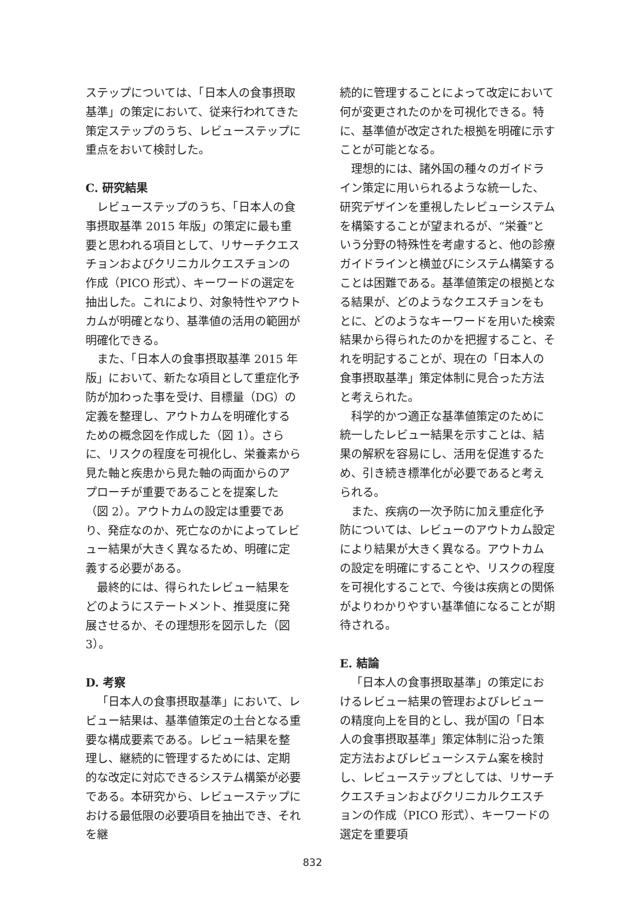ステップについては、「日本人の食事摂取基準」の策定において、従来行われてきた策定ステップのうち、レビューステップに重点をおいて検討した。
C. 研究結果
レビューステップのうち、「日本人の食事摂取基準 2015 年版」の策定に最も重要と思われる項目として、リサーチクエスチョンおよびクリニカルクエスチョンの作成（PICO 形式）、キーワードの選定を抽出した。これにより、対象特性やアウトカムが明確となり、基準値の活用の範囲が明確化できる。
また、「日本人の食事摂取基準 2015 年版」において、新たな項目として重症化予防が加わった事を受け、目標量（DG）の定義を整理し、アウトカムを明確化するための概念図を作成した（図 1）。さらに、リスクの程度を可視化し、栄養素から見た軸と疾患から見た軸の両面からのアプローチが重要であることを提案した（図 2）。アウトカムの設定は重要であり、発症なのか、死亡なのかによってレビュー結果が大きく異なるため、明確に定義する必要がある。
最終的には、得られたレビュー結果をどのようにステートメント、推奨度に発展させるか、その理想形を図示した（図 3）。
D. 考察
「日本人の食事摂取基準」において、レビュー結果は、基準値策定の土台となる重要な構成要素である。レビュー結果を整理し、継続的に管理するためには、定期的な改定に対応できるシステム構築が必要である。本研究から、レビューステップにおける最低限の必要項目を抽出でき、それを継
続的に管理することによって改定において何が変更されたのかを可視化できる。特に、基準値が改定された根拠を明確に示すことが可能となる。
理想的には、諸外国の種々のガイドライン策定に用いられるような統一した、研究デザインを重視したレビューシステムを構築することが望まれるが、“栄養”という分野の特殊性を考慮すると、他の診療ガイドラインと横並びにシステム構築することは困難である。基準値策定の根拠となる結果が、どのようなクエスチョンをもとに、どのようなキーワードを用いた検索結果から得られたのかを把握すること、それを明記することが、現在の「日本人の食事摂取基準」策定体制に見合った方法と考えられた。
科学的かつ適正な基準値策定のために統一したレビュー結果を示すことは、結果の解釈を容易にし、活用を促進するため、引き続き標準化が必要であると考えられる。
また、疾病の一次予防に加え重症化予防については、レビューのアウトカム設定により結果が大きく異なる。アウトカムの設定を明確にすることや、リスクの程度を可視化することで、今後は疾病との関係がよりわかりやすい基準値になることが期待される。
E. 結論
「日本人の食事摂取基準」の策定におけるレビュー結果の管理およびレビューの精度向上を目的とし、我が国の「日本人の食事摂取基準」策定体制に沿った策定方法およびレビューシステム案を検討し、レビューステップとしては、リサーチクエスチョンおよびクリニカルクエスチョンの作成（PICO 形式）、キーワードの選定を重要項
832